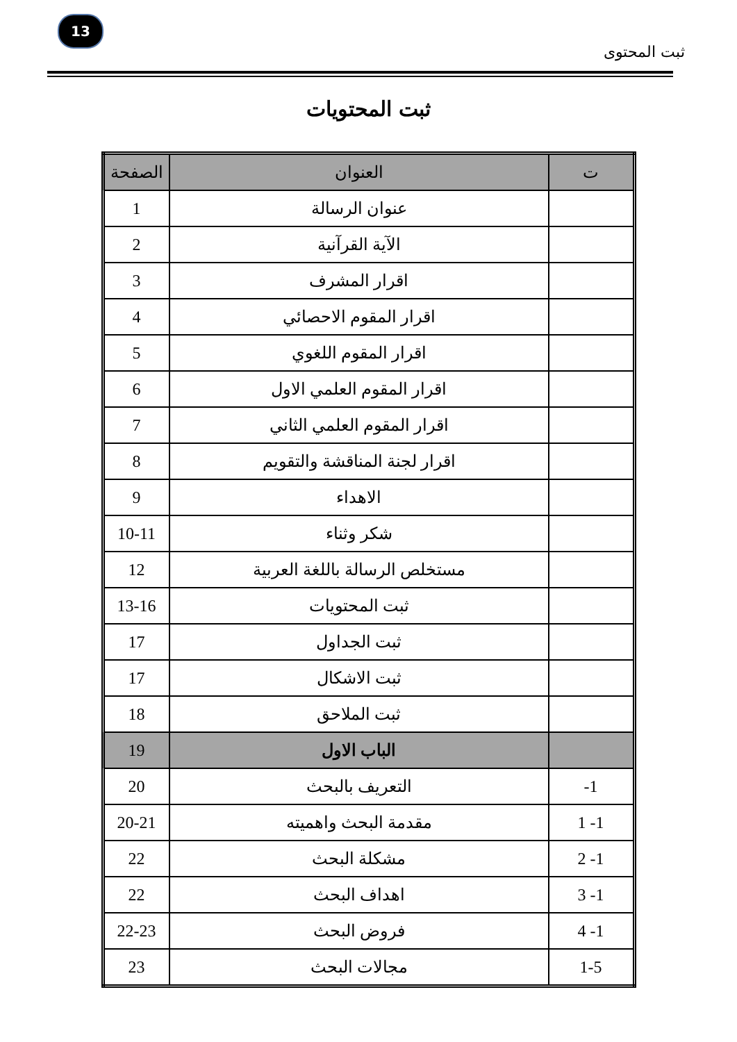13
ثبت المحتوى
ثبت المحتويات
| ت | العنوان | الصفحة |
| --- | --- | --- |
| | عنوان الرسالة | 1 |
| | الآية القرآنية | 2 |
| | اقرار المشرف | 3 |
| | اقرار المقوم الاحصائي | 4 |
| | اقرار المقوم اللغوي | 5 |
| | اقرار المقوم العلمي الاول | 6 |
| | اقرار المقوم العلمي الثاني | 7 |
| | اقرار لجنة المناقشة والتقويم | 8 |
| | الاهداء | 9 |
| | شكر وثناء | 10-11 |
| | مستخلص الرسالة باللغة العربية | 12 |
| | ثبت المحتويات | 13-16 |
| | ثبت الجداول | 17 |
| | ثبت الاشكال | 17 |
| | ثبت الملاحق | 18 |
| | الباب الاول | 19 |
| 1- | التعريف بالبحث | 20 |
| 1- 1 | مقدمة البحث واهميته | 20-21 |
| 1- 2 | مشكلة البحث | 22 |
| 1- 3 | اهداف البحث | 22 |
| 1- 4 | فروض البحث | 22-23 |
| 1-5 | مجالات البحث | 23 |